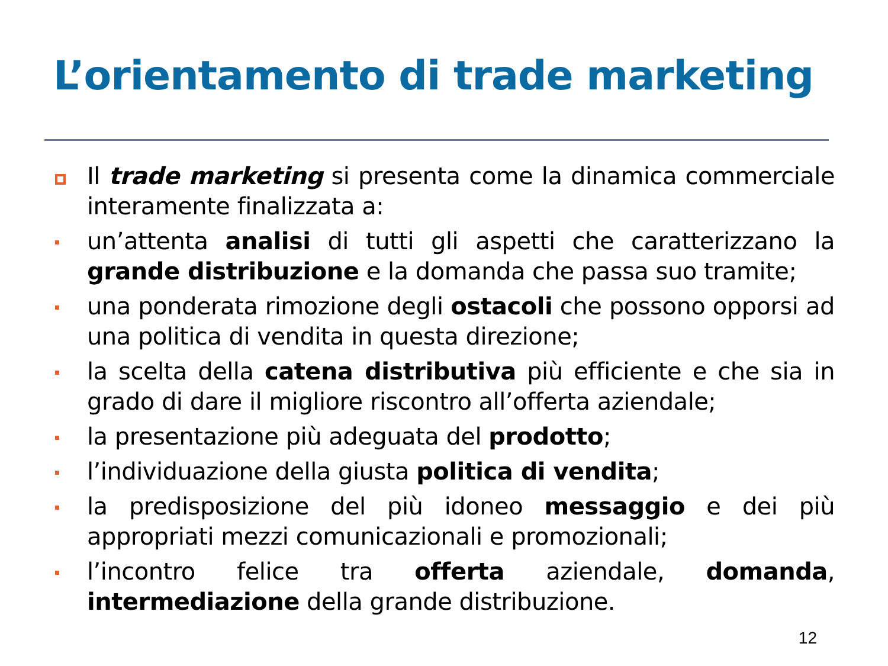L’orientamento di trade marketing
Il trade marketing si presenta come la dinamica commerciale interamente finalizzata a:
un’attenta analisi di tutti gli aspetti che caratterizzano la grande distribuzione e la domanda che passa suo tramite;
una ponderata rimozione degli ostacoli che possono opporsi ad una politica di vendita in questa direzione;
la scelta della catena distributiva più efficiente e che sia in grado di dare il migliore riscontro all’offerta aziendale;
la presentazione più adeguata del prodotto;
l’individuazione della giusta politica di vendita;
la predisposizione del più idoneo messaggio e dei più appropriati mezzi comunicazionali e promozionali;
l’incontro felice tra offerta aziendale, domanda, intermediazione della grande distribuzione.
12